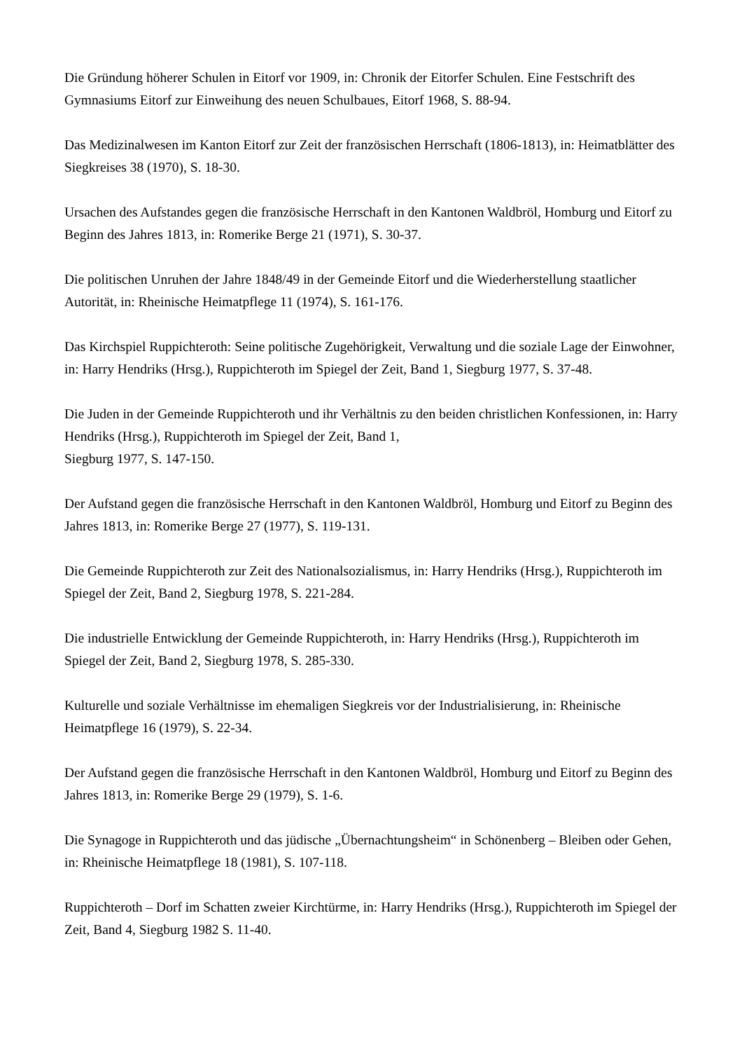Die Gründung höherer Schulen in Eitorf vor 1909, in: Chronik der Eitorfer Schulen. Eine Festschrift des Gymnasiums Eitorf zur Einweihung des neuen Schulbaues, Eitorf 1968, S. 88-94.
Das Medizinalwesen im Kanton Eitorf zur Zeit der französischen Herrschaft (1806-1813), in: Heimatblätter des Siegkreises 38 (1970), S. 18-30.
Ursachen des Aufstandes gegen die französische Herrschaft in den Kantonen Waldbröl, Homburg und Eitorf zu Beginn des Jahres 1813, in: Romerike Berge 21 (1971), S. 30-37.
Die politischen Unruhen der Jahre 1848/49 in der Gemeinde Eitorf und die Wiederherstellung staatlicher Autorität, in: Rheinische Heimatpflege 11 (1974), S. 161-176.
Das Kirchspiel Ruppichteroth: Seine politische Zugehörigkeit, Verwaltung und die soziale Lage der Einwohner, in: Harry Hendriks (Hrsg.), Ruppichteroth im Spiegel der Zeit, Band 1, Siegburg 1977, S. 37-48.
Die Juden in der Gemeinde Ruppichteroth und ihr Verhältnis zu den beiden christlichen Konfessionen, in: Harry Hendriks (Hrsg.), Ruppichteroth im Spiegel der Zeit, Band 1,
Siegburg 1977, S. 147-150.
Der Aufstand gegen die französische Herrschaft in den Kantonen Waldbröl, Homburg und Eitorf zu Beginn des Jahres 1813, in: Romerike Berge 27 (1977), S. 119-131.
Die Gemeinde Ruppichteroth zur Zeit des Nationalsozialismus, in: Harry Hendriks (Hrsg.), Ruppichteroth im Spiegel der Zeit, Band 2, Siegburg 1978, S. 221-284.
Die industrielle Entwicklung der Gemeinde Ruppichteroth, in: Harry Hendriks (Hrsg.), Ruppichteroth im Spiegel der Zeit, Band 2, Siegburg 1978, S. 285-330.
Kulturelle und soziale Verhältnisse im ehemaligen Siegkreis vor der Industrialisierung, in: Rheinische Heimatpflege 16 (1979), S. 22-34.
Der Aufstand gegen die französische Herrschaft in den Kantonen Waldbröl, Homburg und Eitorf zu Beginn des Jahres 1813, in: Romerike Berge 29 (1979), S. 1-6.
Die Synagoge in Ruppichteroth und das jüdische „Übernachtungsheim“ in Schönenberg – Bleiben oder Gehen, in: Rheinische Heimatpflege 18 (1981), S. 107-118.
Ruppichteroth – Dorf im Schatten zweier Kirchtürme, in: Harry Hendriks (Hrsg.), Ruppichteroth im Spiegel der Zeit, Band 4, Siegburg 1982 S. 11-40.